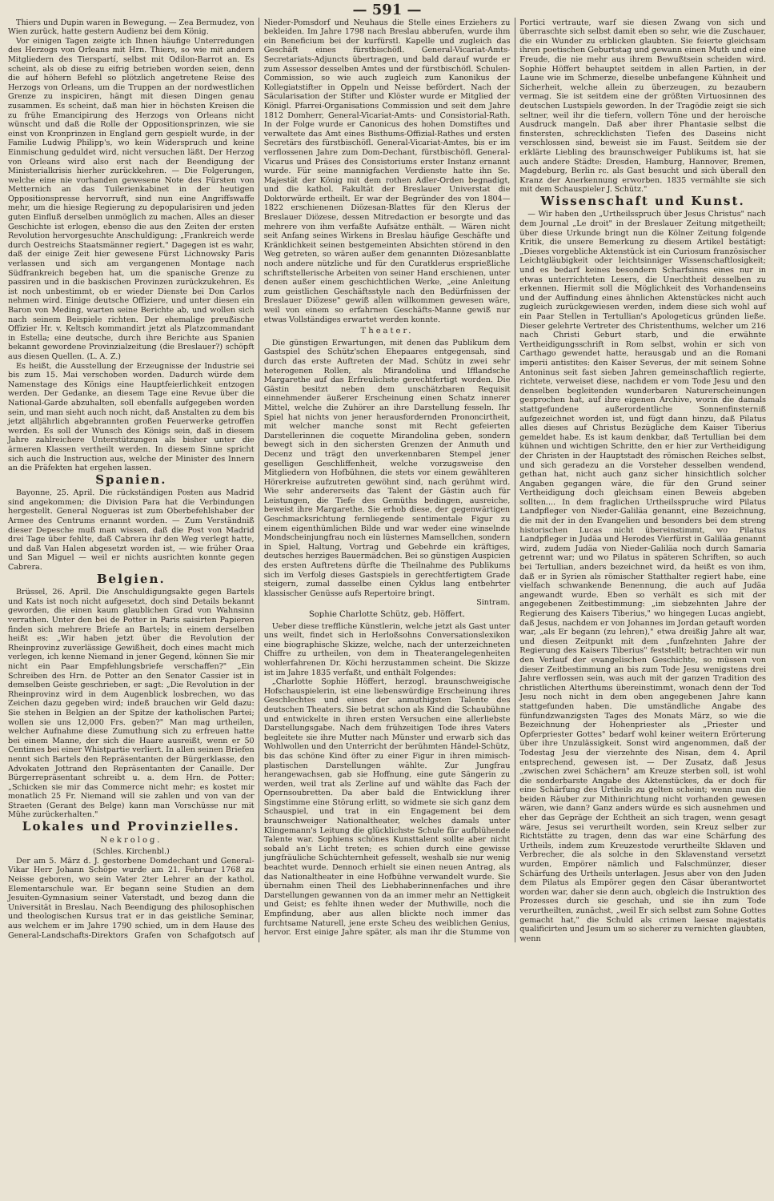— 591 —
Thiers und Dupin waren in Bewegung. — Zea Bermudez, von Wien zurück, hatte gestern Audienz bei dem König.
Vor einigen Tagen zeigte ich Ihnen häufige Unterredungen des Herzogs von Orleans mit Hrn. Thiers, so wie mit andern Mitgliedern des Tierspartí, selbst mit Odilon-Barrot an. Es scheint, als ob diese zu eifrig betrieben worden seien, denn die auf höhern Befehl so plötzlich angetretene Reise des Herzogs von Orleans, um die Truppen an der nordwestlichen Grenze zu inspiciren, hängt mit diesen Dingen genau zusammen. Es scheint, daß man hier in höchsten Kreisen die zu frühe Emancipirung des Herzogs von Orleans nicht wünscht und daß die Rolle der Oppositionsprinzen, wie sie einst von Kronprinzen in England gern gespielt wurde, in der Familie Ludwig Philipp's, wo kein Widerspruch und keine Einmischung geduldet wird, nicht versuchen läßt. Der Herzog von Orleans wird also erst nach der Beendigung der Ministerialkrisis hierher zurückkehren. — Die Folgerungen, welche eine nie vorhanden gewesene Note des Fürsten von Metternich an das Tuilerienkabinet in der heutigen Oppositionspresse hervorruft, sind nun eine Angriffswaffe mehr, um die hiesige Regierung zu depopularisiren und jeden guten Einfluß derselben unmöglich zu machen. Alles an dieser Geschichte ist erlogen, ebenso die aus den Zeiten der ersten Revolution hervorgesuchte Anschuldigung: „Frankreich werde durch Oestreichs Staatsmänner regiert." Dagegen ist es wahr, daß der einige Zeit hier gewesene Fürst Lichnowsky Paris verlassen und sich am vergangenen Montage nach Südfrankreich begeben hat, um die spanische Grenze zu passiren und in die baskischen Provinzen zurückzukehren. Es ist noch unbestimmt, ob er wieder Dienste bei Don Carlos nehmen wird. Einige deutsche Offiziere, und unter diesen ein Baron von Meding, warten seine Berichte ab, und wollen sich nach seinem Beispiele richten. Der ehemalige preußische Offizier Hr. v. Keltsch kommandirt jetzt als Platzcommandant in Estella; eine deutsche, durch ihre Berichte aus Spanien bekannt gewordene Provinzialzeitung (die Breslauer?) schöpft aus diesen Quellen. (L. A. Z.)
Es heißt, die Ausstellung der Erzeugnisse der Industrie sei bis zum 15. Mai verschoben worden. Dadurch würde dem Namenstage des Königs eine Hauptfeierlichkeit entzogen werden. Der Gedanke, an diesem Tage eine Revue über die National-Garde abzuhalten, soll ebenfalls aufgegeben worden sein, und man sieht auch noch nicht, daß Anstalten zu dem bis jetzt alljährlich abgebrannten großen Feuerwerke getroffen werden. Es soll der Wunsch des Königs sein, daß in diesem Jahre zahlreichere Unterstützungen als bisher unter die ärmeren Klassen vertheilt werden. In diesem Sinne spricht sich auch die Instruction aus, welche der Minister des Innern an die Präfekten hat ergehen lassen.
Spanien.
Bayonne, 25. April. Die rückständigen Posten aus Madrid sind angekommen; die Division Para hat die Verbindungen hergestellt. General Nogueras ist zum Oberbefehlshaber der Armee des Centrums ernannt worden. — Zum Verständniß dieser Depesche muß man wissen, daß die Post von Madrid drei Tage über fehlte, daß Cabrera ihr den Weg verlegt hatte, und daß Van Halen abgesetzt worden ist, — wie früher Oraa und San Miguel — weil er nichts ausrichten konnte gegen Cabrera.
Belgien.
Brüssel, 26. April. Die Anschuldigungsakte gegen Bartels und Kats ist noch nicht aufgesetzt, doch sind Details bekannt geworden, die einen kaum glaublichen Grad von Wahnsinn verrathen. Unter den bei de Potter in Paris saisirten Papieren finden sich mehrere Briefe an Bartels; in einem derselben heißt es: „Wir haben jetzt über die Revolution der Rheinprovinz zuverlässige Gewißheit, doch eines macht mich verlegen, ich kenne Niemand in jener Gegend, können Sie mir nicht ein Paar Empfehlungsbriefe verschaffen?" „Ein Schreiben des Hrn. de Potter an den Senator Cassier ist in demselben Geiste geschrieben, er sagt: „Die Revolution in der Rheinprovinz wird in dem Augenblick losbrechen, wo das Zeichen dazu gegeben wird; indeß brauchen wir Geld dazu: Sie stehen in Belgien an der Spitze der katholischen Partei; wollen sie uns 12,000 Frs. geben?" Man mag urtheilen, welcher Aufnahme diese Zumuthung sich zu erfreuen hatte bei einem Manne, der sich die Haare ausreißt, wenn er 50 Centimes bei einer Whistpartie verliert. In allen seinen Briefen nennt sich Bartels den Repräsentanten der Bürgerklasse, den Advokaten Jottrand den Repräsentanten der Canaille. Der Bürgerrepräsentant schreibt u. a. dem Hrn. de Potter: „Schicken sie mir das Commerce nicht mehr; es kostet mir monatlich 25 Fr. Niemand will sie zahlen und von van der Straeten (Gerant des Belge) kann man Vorschüsse nur mit Mühe zurückerhalten."
Lokales und Provinzielles.
Nekrolog.
(Schles. Kirchenbl.)
Der am 5. März d. J. gestorbene Domdechant und General-Vikar Herr Johann Schöpe wurde am 21. Februar 1768 zu Neisse geboren, wo sein Vater 2ter Lehrer an der kathol. Elementarschule war. Er begann seine Studien an dem Jesuiten-Gymnasium seiner Vaterstadt, und bezog dann die Universität in Breslau. Nach Beendigung des philosophischen und theologischen Kursus trat er in das geistliche Seminar, aus welchem er im Jahre 1790 schied, um in dem Hause des General-Landschafts-Direktors Grafen von Schafgotsch auf Nieder-Pomsdorf und Neuhaus die Stelle eines Erziehers zu bekleiden. Im Jahre 1798 nach Breslau abberufen, wurde ihm ein Beneficium bei der kurfürstl. Kapelle und zugleich das Geschäft eines fürstbischöfl. General-Vicariat-Amts-Secretariats-Adjuncts übertragen, und bald darauf wurde er zum Assessor desselben Amtes und der fürstbischöfl. Schulen-Commission, so wie auch zugleich zum Kanonikus der Kollegiatstifter in Oppeln und Neisse befördert. Nach der Säcularisation der Stifter und Klöster wurde er Mitglied der Königl. Pfarrei-Organisations Commission und seit dem Jahre 1812 Domherr, General-Vicariat-Amts- und Consistorial-Rath. In der Folge wurde er Canonicus des hohen Domstiftes und verwaltete das Amt eines Bisthums-Offizial-Rathes und ersten Secretärs des fürstbischöfl. General-Vicariat-Amtes, bis er im verflossenen Jahre zum Dom-Dechant, fürstbischöfl. General-Vicarus und Präses des Consistoriums erster Instanz ernannt wurde. Für seine mannigfachen Verdienste hatte ihn Se. Majestät der König mit dem rothen Adler-Orden begnadigt, und die kathol. Fakultät der Breslauer Universtat die Doktorwürde ertheilt. Er war der Begründer des von 1804—1822 erschienenen Diözesan-Blattes für den Klerus der Breslauer Diözese, dessen Mitredaction er besorgte und das mehrere von ihm verfaßte Aufsätze enthält. — Wären nicht seit Anfang seines Wirkens in Breslau häufige Geschäfte und Kränklichkeit seinen bestgemeinten Absichten störend in den Weg getreten, so wären außer dem genannten Diözesanblatte noch andere nützliche und für den Curatklerus ersprießliche schriftstellerische Arbeiten von seiner Hand erschienen, unter denen außer einem geschichtlichen Werke, „eine Anleitung zum geistlichen Geschäftsstyle nach den Bedürfnissen der Breslauer Diözese" gewiß allen willkommen gewesen wäre, weil von einem so erfahrnen Geschäfts-Manne gewiß nur etwas Vollständiges erwartet werden konnte.
Theater.
Die günstigen Erwartungen, mit denen das Publikum dem Gastspiel des Schütz'schen Ehepaares entgegensah, sind durch das erste Auftreten der Mad. Schütz in zwei sehr heterogenen Rollen, als Mirandolina und Ifflandsche Margarethe auf das Erfreulichste gerechtfertigt worden. Die Gästin besitzt neben dem unschätzbaren Requisit einnehmender äußerer Erscheinung einen Schatz innerer Mittel, welche die Zuhörer an ihre Darstellung fesseln. Ihr Spiel hat nichts von jener herausfordernden Prononcirtheit, mit welcher manche sonst mit Recht gefeierten Darstellerinnen die coquette Mirandolina geben, sondern bewegt sich in den sichersten Grenzen der Anmuth und Decenz und trägt den unverkennbaren Stempel jener geselligen Geschliffenheit, welche vorzugsweise den Mitgliedern von Hofbühnen, die stets vor einem gewählteren Hörerkreise aufzutreten gewöhnt sind, nach gerühmt wird. Wie sehr andererseits das Talent der Gästin auch für Leistungen, die Tiefe des Gemüths bedingen, ausreiche, beweist ihre Margarethe. Sie erhob diese, der gegenwärtigen Geschmacksrichtung fernliegende sentimentale Figur zu einem eigenthümlichen Bilde und war weder eine winselnde Mondscheinjungfrau noch ein lüsternes Mamsellchen, sondern in Spiel, Haltung, Vortrag und Gebehrde ein kräftiges, deutsches herziges Bauermädchen. Bei so günstigen Auspicien des ersten Auftretens dürfte die Theilnahme des Publikums sich im Verfolg dieses Gastspiels in gerechtfertigtem Grade steigern, zumal dasselbe einen Cyklus lang entbehrter klassischer Genüsse aufs Repertoire bringt.
Sintram.
Sophie Charlotte Schütz, geb. Höffert.
Ueber diese treffliche Künstlerin, welche jetzt als Gast unter uns weilt, findet sich in Herloßsohns Conversationslexikon eine biographische Skizze, welche, nach der unterzeichneten Chiffre zu urtheilen, von dem in Theaterangelegenheiten wohlerfahrenen Dr. Köchi herzustammen scheint. Die Skizze ist im Jahre 1835 verfaßt, und enthält Folgendes:
„Charlotte Sophie Höffert, herzogl. braunschweigische Hofschauspielerin, ist eine liebenswürdige Erscheinung ihres Geschlechtes und eines der anmuthigsten Talente des deutschen Theaters. Sie betrat schon als Kind die Schaubühne und entwickelte in ihren ersten Versuchen eine allerliebste Darstellungsgabe. Nach dem frühzeitigen Tode ihres Vaters begleitete sie ihre Mutter nach Münster und erwarb sich das Wohlwollen und den Unterricht der berühmten Händel-Schütz, bis das schöne Kind öfter zu einer Figur in ihren mimisch-plastischen Darstellungen wählte. Zur Jungfrau herangewachsen, gab sie Hoffnung, eine gute Sängerin zu werden, weil trat als Zerline auf und wählte das Fach der Opernsoubretten. Da aber bald die Entwicklung ihrer Singstimme eine Störung erlitt, so widmete sie sich ganz dem Schauspiel, und trat in ein Engagement bei dem braunschweiger Nationaltheater, welches damals unter Klingemann's Leitung die glücklichste Schule für aufblühende Talente war. Sophiens schönes Kunsttalent sollte aber nicht sobald an's Licht treten; es schien durch eine gewisse jungfräuliche Schüchternheit gefesselt, weshalb sie nur wenig beachtet wurde. Dennoch erhielt sie einen neuen Antrag, als das Nationaltheater in eine Hofbühne verwandelt wurde. Sie übernahm einen Theil des Liebhaberinnenfaches und ihre Darstellungen gewannen von da an immer mehr an Nettigkeit und Geist; es fehlte ihnen weder der Muthwille, noch die Empfindung, aber aus allen blickte noch immer das furchtsame Naturell, jene erste Scheu des weiblichen Genius, hervor. Erst einige Jahre später, als man ihr die Stumme von Portici vertraute, warf sie diesen Zwang von sich und überraschte sich selbst damit eben so sehr, wie die Zuschauer, die ein Wunder zu erblicken glaubten. Sie feierte gleichsam ihren poetischen Geburtstag und gewann einen Muth und eine Freude, die nie mehr aus ihrem Bewußtsein scheiden wird. Sophie Höffert behauptet seitdem in allen Partien, in der Laune wie im Schmerze, dieselbe unbefangene Kühnheit und Sicherheit, welche allein zu überzeugen, zu bezaubern vermag. Sie ist seitdem eine der größten Virtuosinnen des deutschen Lustspiels geworden. In der Tragödie zeigt sie sich seltner, weil ihr die tiefern, vollern Töne und der heroische Ausdruck mangeln. Daß aber ihrer Phantasie selbst die finstersten, schrecklichsten Tiefen des Daseins nicht verschlossen sind, beweist sie im Faust. Seitdem sie der erklärte Liebling des braunschweiger Publikums ist, hat sie auch andere Städte: Dresden, Hamburg, Hannover, Bremen, Magdeburg, Berlin rc. als Gast besucht und sich überall den Kranz der Anerkennung erworben. 1835 vermählte sie sich mit dem Schauspieler J. Schütz."
Wissenschaft und Kunst.
— Wir haben den „Urtheilsspruch über Jesus Christus" nach dem Journal „Le droit" in der Breslauer Zeitung mitgetheilt; über diese Urkunde bringt nun die Kölner Zeitung folgende Kritik, die unsere Bemerkung zu diesem Artikel bestätigt: „Dieses vorgebliche Aktenstück ist ein Curiosum französischer Leichtgläubigkeit oder leichtsinniger Wissenschaftlosigkeit; und es bedarf keines besondern Scharfsinns eines nur in etwas unterrichteten Lesers, die Unechtheit desselben zu erkennen. Hiermit soll die Möglichkeit des Vorhandenseins und der Auffindung eines ähnlichen Aktenstückes nicht auch zugleich zurückgewiesen werden, indem diese sich wohl auf ein Paar Stellen in Tertullian's Apologeticus gründen ließe. Dieser gelehrte Vertreter des Christenthums, welcher um 216 nach Christi Geburt starb, und die erwähnte Vertheidigungsschrift in Rom selbst, wohin er sich von Carthago gewendet hatte, herausgab und an die Romani imperii antistites: den Kaiser Severus, der mit seinem Sohne Antoninus seit fast sieben Jahren gemeinschaftlich regierte, richtete, verweiset diese, nachdem er vom Tode Jesu und den denselben begleitenden wunderbaren Naturerscheinungen gesprochen hat, auf ihre eigenen Archive, worin die damals stattgefundene außerordentliche Sonnenfinsterniß aufgezeichnet worden ist, und fügt dann hinzu, daß Pilatus alles dieses auf Christus Bezügliche dem Kaiser Tiberius gemeldet habe. Es ist kaum denkbar, daß Tertullian bei dem kühnen und wichtigen Schritte, den er hier zur Vertheidigung der Christen in der Hauptstadt des römischen Reiches selbst, und sich geradezu an die Vorsteher desselben wendend, gethan hat, nicht auch ganz sicher hinsichtlich solcher Angaben gegangen wäre, die für den Grund seiner Vertheidigung doch gleichsam einen Beweis abgeben sollten.... In dem fraglichen Urtheilsspruche wird Pilatus Landpfleger von Nieder-Galiläa genannt, eine Bezeichnung, die mit der in den Evangelien und besonders bei dem streng historischen Lucas nicht übereinstimmt, wo Pilatus Landpfleger in Judäa und Herodes Vierfürst in Galiläa genannt wird, zudem Judäa von Nieder-Galiläa noch durch Samaria getrennt war; und wo Pilatus in späteren Schriften, so auch bei Tertullian, anders bezeichnet wird, da heißt es von ihm, daß er in Syrien als römischer Statthalter regiert habe, eine vielfach schwankende Benennung, die auch auf Judäa angewandt wurde. Eben so verhält es sich mit der angegebenen Zeitbestimmung: „im siebzehnten Jahre der Regierung des Kaisers Tiberius," wo hingegen Lucas angiebt, daß Jesus, nachdem er von Johannes im Jordan getauft worden war, „als Er begann (zu lehren)," etwa dreißig Jahre alt war, und diesen Zeitpunkt mit dem „funfzehnten Jahre der Regierung des Kaisers Tiberius" feststellt; betrachten wir nun den Verlauf der evangelischen Geschichte, so müssen von dieser Zeitbestimmung an bis zum Tode Jesu wenigstens drei Jahre verflossen sein, was auch mit der ganzen Tradition des christlichen Alterthums übereinstimmt, wonach denn der Tod Jesu noch nicht in dem oben angegebenen Jahre kann stattgefunden haben. Die umständliche Angabe des fünfundzwanzigsten Tages des Monats März, so wie die Bezeichnung der Hohenpriester als „Priester und Opferpriester Gottes" bedarf wohl keiner weitern Erörterung über ihre Unzulässigkeit. Sonst wird angenommen, daß der Todestag Jesu der vierzehnte des Nisan, dem 4. April entsprechend, gewesen ist. — Der Zusatz, daß Jesus „zwischen zwei Schächern" am Kreuze sterben soll, ist wohl die sonderbarste Angabe des Aktenstückes, da er doch für eine Schärfung des Urtheils zu gelten scheint; wenn nun die beiden Räuber zur Mithinrichtung nicht vorhanden gewesen wären, wie dann? Ganz anders würde es sich ausnehmen und eher das Gepräge der Echtheit an sich tragen, wenn gesagt wäre, Jesus sei verurtheilt worden, sein Kreuz selber zur Richtstätte zu tragen, denn das war eine Schärfung des Urtheils, indem zum Kreuzestode verurtheilte Sklaven und Verbrecher, die als solche in den Sklavenstand versetzt wurden, Empörer nämlich und Falschmünzer, dieser Schärfung des Urtheils unterlagen. Jesus aber von den Juden dem Pilatus als Empörer gegen den Cäsar überantwortet worden war, daher sie denn auch, obgleich die Instruktion des Prozesses durch sie geschah, und sie ihn zum Tode verurtheilten, zunächst, „weil Er sich selbst zum Sohne Gottes gemacht hat," die Schuld als crimen laesae majestatis qualificirten und Jesum um so sicherer zu vernichten glaubten, wenn